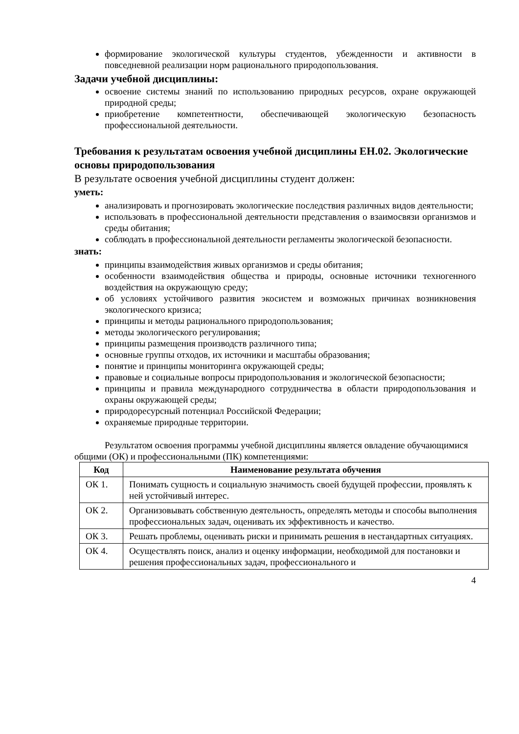формирование экологической культуры студентов, убежденности и активности в повседневной реализации норм рационального природопользования.
Задачи учебной дисциплины:
освоение системы знаний по использованию природных ресурсов, охране окружающей природной среды;
приобретение компетентности, обеспечивающей экологическую безопасность профессиональной деятельности.
Требования к результатам освоения учебной дисциплины ЕН.02. Экологические основы природопользования
В результате освоения учебной дисциплины студент должен:
уметь:
анализировать и прогнозировать экологические последствия различных видов деятельности;
использовать в профессиональной деятельности представления о взаимосвязи организмов и среды обитания;
соблюдать в профессиональной деятельности регламенты экологической безопасности.
знать:
принципы взаимодействия живых организмов и среды обитания;
особенности взаимодействия общества и природы, основные источники техногенного воздействия на окружающую среду;
об условиях устойчивого развития экосистем и возможных причинах возникновения экологического кризиса;
принципы и методы рационального природопользования;
методы экологического регулирования;
принципы размещения производств различного типа;
основные группы отходов, их источники и масштабы образования;
понятие и принципы мониторинга окружающей среды;
правовые и социальные вопросы природопользования и экологической безопасности;
принципы и правила международного сотрудничества в области природопользования и охраны окружающей среды;
природоресурсный потенциал Российской Федерации;
охраняемые природные территории.
Результатом освоения программы учебной дисциплины является овладение обучающимися общими (ОК) и профессиональными (ПК) компетенциями:
| Код | Наименование результата обучения |
| --- | --- |
| ОК 1. | Понимать сущность и социальную значимость своей будущей профессии, проявлять к ней устойчивый интерес. |
| ОК 2. | Организовывать собственную деятельность, определять методы и способы выполнения профессиональных задач, оценивать их эффективность и качество. |
| ОК 3. | Решать проблемы, оценивать риски и принимать решения в нестандартных ситуациях. |
| ОК 4. | Осуществлять поиск, анализ и оценку информации, необходимой для постановки и решения профессиональных задач, профессионального и |
4